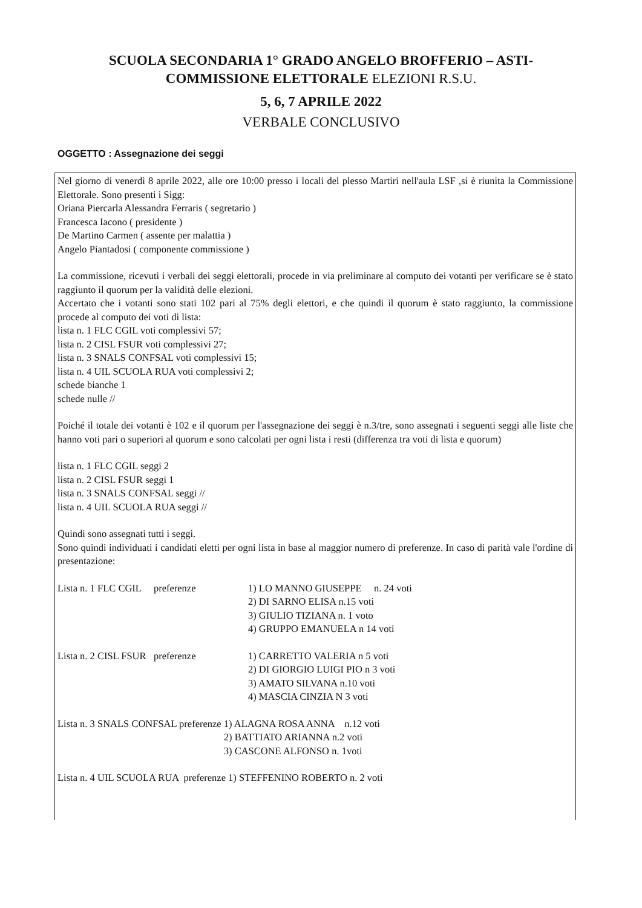SCUOLA SECONDARIA 1° GRADO ANGELO BROFFERIO – ASTI-
COMMISSIONE ELETTORALE ELEZIONI R.S.U.
5, 6, 7 APRILE 2022
VERBALE CONCLUSIVO
OGGETTO : Assegnazione dei seggi
Nel giorno di venerdì 8 aprile 2022, alle ore 10:00 presso i locali del plesso Martiri nell'aula LSF ,si è riunita la Commissione Elettorale. Sono presenti i Sigg:
Oriana Piercarla Alessandra Ferraris ( segretario )
Francesca Iacono ( presidente )
De Martino Carmen ( assente per malattia )
Angelo Piantadosi ( componente commissione )
La commissione, ricevuti i verbali dei seggi elettorali, procede in via preliminare al computo dei votanti per verificare se è stato raggiunto il quorum per la validità delle elezioni.
Accertato che i votanti sono stati 102 pari al 75% degli elettori, e che quindi il quorum è stato raggiunto, la commissione procede al computo dei voti di lista:
lista n. 1 FLC CGIL voti complessivi 57;
lista n. 2 CISL FSUR voti complessivi 27;
lista n. 3 SNALS CONFSAL voti complessivi 15;
lista n. 4 UIL SCUOLA RUA voti complessivi 2;
schede bianche 1
schede nulle //
Poiché il totale dei votanti è 102 e il quorum per l'assegnazione dei seggi è n.3/tre, sono assegnati i seguenti seggi alle liste che hanno voti pari o superiori al quorum e sono calcolati per ogni lista i resti (differenza tra voti di lista e quorum)
lista n. 1 FLC CGIL seggi 2
lista n. 2 CISL FSUR seggi 1
lista n. 3 SNALS CONFSAL seggi //
lista n. 4 UIL SCUOLA RUA seggi //
Quindi sono assegnati tutti i seggi.
Sono quindi individuati i candidati eletti per ogni lista in base al maggior numero di preferenze. In caso di parità vale l'ordine di presentazione:
Lista n. 1 FLC CGIL preferenze
1) LO MANNO GIUSEPPE n. 24 voti
2) DI SARNO ELISA n.15 voti
3) GIULIO TIZIANA n. 1 voto
4) GRUPPO EMANUELA n 14 voti
Lista n. 2 CISL FSUR preferenze
1) CARRETTO VALERIA n 5 voti
2) DI GIORGIO LUIGI PIO n 3 voti
3) AMATO SILVANA n.10 voti
4) MASCIA CINZIA N 3 voti
Lista n. 3 SNALS CONFSAL preferenze
1) ALAGNA ROSA ANNA n.12 voti
2) BATTIATO ARIANNA n.2 voti
3) CASCONE ALFONSO n. 1voti
Lista n. 4 UIL SCUOLA RUA preferenze 1) STEFFENINO ROBERTO n. 2 voti